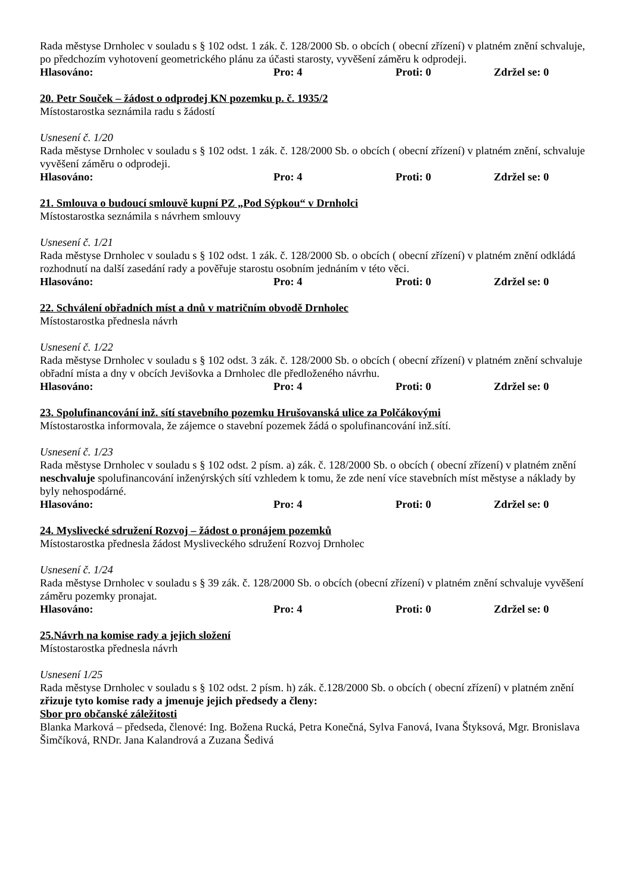Rada městyse Drnholec v souladu s § 102 odst. 1 zák. č. 128/2000 Sb. o obcích ( obecní zřízení) v platném znění schvaluje, po předchozím vyhotovení geometrického plánu za účasti starosty, vyvěšení záměru k odprodeji.
Hlasováno: Pro: 4 Proti: 0 Zdržel se: 0
20. Petr Souček – žádost o odprodej KN pozemku p. č. 1935/2
Místostarostka seznámila radu s žádostí
Usnesení č. 1/20
Rada městyse Drnholec v souladu s § 102 odst. 1 zák. č. 128/2000 Sb. o obcích ( obecní zřízení) v platném znění, schvaluje vyvěšení záměru o odprodeji.
Hlasováno: Pro: 4 Proti: 0 Zdržel se: 0
21. Smlouva o budoucí smlouvě kupní PZ „Pod Sýpkou“ v Drnholci
Místostarostka seznámila s návrhem smlouvy
Usnesení č. 1/21
Rada městyse Drnholec v souladu s § 102 odst. 1 zák. č. 128/2000 Sb. o obcích ( obecní zřízení) v platném znění odkládá rozhodnutí na další zasedání rady a pověřuje starostu osobním jednáním v této věci.
Hlasováno: Pro: 4 Proti: 0 Zdržel se: 0
22. Schválení obřadních míst a dnů v matričním obvodě Drnholec
Místostarostka přednesla návrh
Usnesení č. 1/22
Rada městyse Drnholec v souladu s § 102 odst. 3 zák. č. 128/2000 Sb. o obcích ( obecní zřízení) v platném znění schvaluje obřadní místa a dny v obcích Jevišovka a Drnholec dle předloženého návrhu.
Hlasováno: Pro: 4 Proti: 0 Zdržel se: 0
23. Spolufinancování inž. sítí stavebního pozemku Hrušovanská ulice za Polčákovými
Místostarostka informovala, že zájemce o stavební pozemek žádá o spolufinancování inž.sítí.
Usnesení č. 1/23
Rada městyse Drnholec v souladu s § 102 odst. 2 písm. a) zák. č. 128/2000 Sb. o obcích ( obecní zřízení) v platném znění neschvaluje spolufinancování inženýrských sítí vzhledem k tomu, že zde není více stavebních míst městyse a náklady by byly nehospodárné.
Hlasováno: Pro: 4 Proti: 0 Zdržel se: 0
24. Myslivecké sdružení Rozvoj – žádost o pronájem pozemků
Místostarostka přednesla žádost Mysliveckého sdružení Rozvoj Drnholec
Usnesení č. 1/24
Rada městyse Drnholec v souladu s § 39 zák. č. 128/2000 Sb. o obcích (obecní zřízení) v platném znění schvaluje vyvěšení záměru pozemky pronajat.
Hlasováno: Pro: 4 Proti: 0 Zdržel se: 0
25.Návrh na komise rady a jejich složení
Místostarostka přednesla návrh
Usnesení 1/25
Rada městyse Drnholec v souladu s § 102 odst. 2 písm. h) zák. č.128/2000 Sb. o obcích ( obecní zřízení) v platném znění zřizuje tyto komise rady a jmenuje jejich předsedy a členy:
Sbor pro občanské záležitosti
Blanka Marková – předseda, členové: Ing. Božena Rucká, Petra Konečná, Sylva Fanová, Ivana Štyksová, Mgr. Bronislava Šimčíková, RNDr. Jana Kalandrová a Zuzana Šedivá